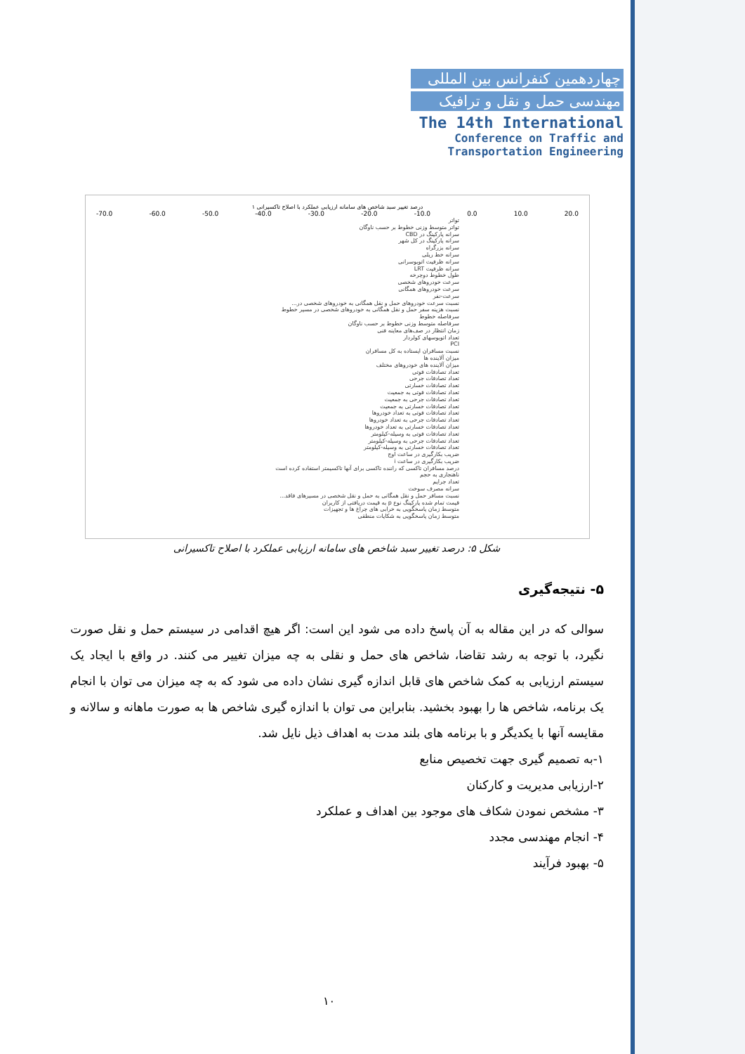چهاردهمین کنفرانس بین المللی
مهندسی حمل و نقل و ترافیک
The 14th International
Conference on Traffic and
Transportation Engineering
درصد تغییر سبد شاخص های سامانه ارزیابی عملکرد با اصلاح تاکسیرانی ۱
-70.0 -60.0 -50.0 -40.0 -30.0 -20.0 -10.0 0.0 10.0 20.0
تواتر
تواتر متوسط وزنی خطوط بر حسب ناوگان
سرانه پارکینگ در CBD
سرانه پارکینگ در کل شهر
سرانه بزرگراه
سرانه خط ریلی
سرانه ظرفیت اتوبوسرانی
سرانه ظرفیت LRT
طول خطوط دوچرخه
سرعت خودروهای شخصی
سرعت خودروهای همگانی
سرعت-نفر
نسبت سرعت خودروهای حمل و نقل همگانی به خودروهای شخصی در...
نسبت هزینه سفر حمل و نقل همگانی به خودروهای شخصی در مسیر خطوط
سرفاصله خطوط
سرفاصله متوسط وزنی خطوط بر حسب ناوگان
زمان انتظار در صف‌های معاینه فنی
تعداد اتوبوسهای کولردار
PCI
نسبت مسافران ایستاده به کل مسافران
میزان آلاینده ها
میزان آلاینده های خودروهای مختلف
تعداد تصادفات فوتی
تعداد تصادفات جرحی
تعداد تصادفات خسارتی
تعداد تصادفات فوتی به جمعیت
تعداد تصادفات جرحی به جمعیت
تعداد تصادفات خسارتی به جمعیت
تعداد تصادفات فوتی به تعداد خودروها
تعداد تصادفات جرحی به تعداد خودروها
تعداد تصادفات خسارتی به تعداد خودروها
تعداد تصادفات فوتی به وسیله-کیلومتر
تعداد تصادفات جرحی به وسیله-کیلومتر
تعداد تصادفات خسارتی به وسیله-کیلومتر
ضریب بکارگیری در ساعت اوج
ضریب بکارگیری در ساعت i
درصد مسافران تاکسی که راننده تاکسی برای آنها تاکسیمتر استفاده کرده است
ناهنجاری به حجم
تعداد جرایم
سرانه مصرف سوخت
نسبت مسافر حمل و نقل همگانی به حمل و نقل شخصی در مسیرهای فاقد...
قیمت تمام شده پارکینگ نوع p به قیمت دریافتی از کاربران
متوسط زمان پاسخگویی به خرابی های چراغ ها و تجهیزات
متوسط زمان پاسخگویی به شکایات منطقی
شکل ۵: درصد تغییر سبد شاخص های سامانه ارزیابی عملکرد با اصلاح تاکسیرانی
۵- نتیجه‌گیری
سوالی که در این مقاله به آن پاسخ داده می شود این است: اگر هیچ اقدامی در سیستم حمل و نقل صورت نگیرد، با توجه به رشد تقاضا، شاخص های حمل و نقلی به چه میزان تغییر می کنند. در واقع با ایجاد یک سیستم ارزیابی به کمک شاخص های قابل اندازه گیری نشان داده می شود که به چه میزان می توان با انجام یک برنامه، شاخص ها را بهبود بخشید. بنابراین می توان با اندازه گیری شاخص ها به صورت ماهانه و سالانه و مقایسه آنها با یکدیگر و با برنامه های بلند مدت به اهداف ذیل نایل شد.
۱-به تصمیم گیری جهت تخصیص منابع
۲-ارزیابی مدیریت و کارکنان
۳- مشخص نمودن شکاف های موجود بین اهداف و عملکرد
۴- انجام مهندسی مجدد
۵- بهبود فرآیند
۱۰